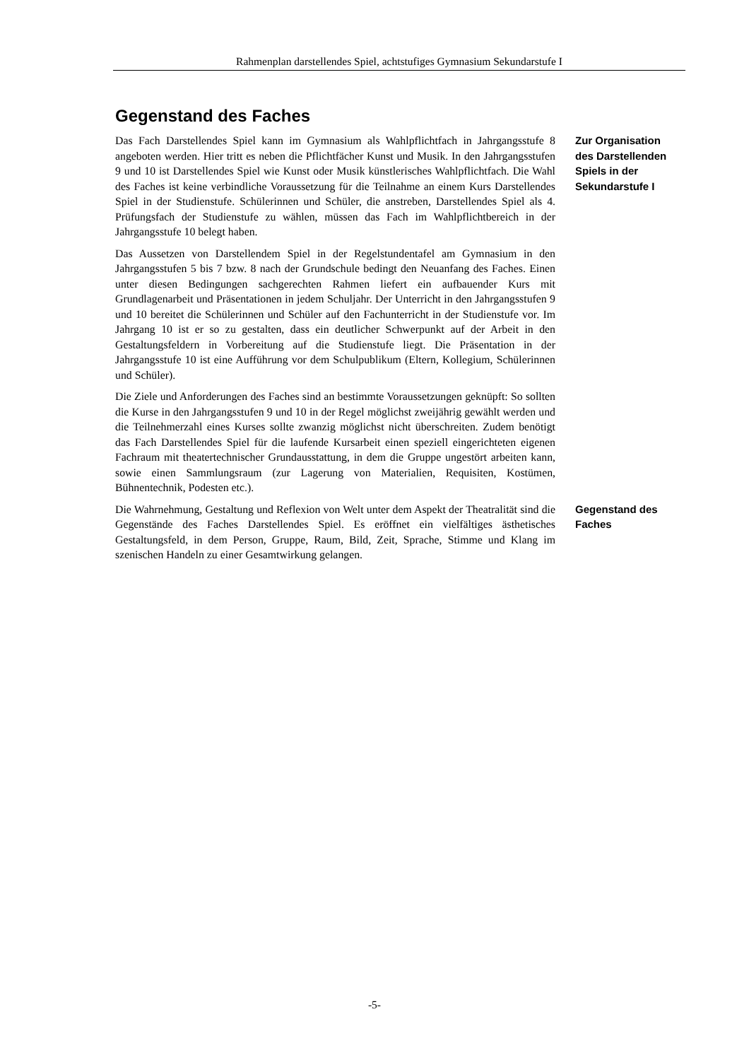Rahmenplan darstellendes Spiel, achtstufiges Gymnasium Sekundarstufe I
Gegenstand des Faches
Das Fach Darstellendes Spiel kann im Gymnasium als Wahlpflichtfach in Jahrgangsstufe 8 angeboten werden. Hier tritt es neben die Pflichtfächer Kunst und Musik. In den Jahrgangsstufen 9 und 10 ist Darstellendes Spiel wie Kunst oder Musik künstlerisches Wahlpflichtfach. Die Wahl des Faches ist keine verbindliche Voraussetzung für die Teilnahme an einem Kurs Darstellendes Spiel in der Studienstufe. Schülerinnen und Schüler, die anstreben, Darstellendes Spiel als 4. Prüfungsfach der Studienstufe zu wählen, müssen das Fach im Wahlpflichtbereich in der Jahrgangsstufe 10 belegt haben.
Zur Organisation des Darstellenden Spiels in der Sekundarstufe I
Das Aussetzen von Darstellendem Spiel in der Regelstundentafel am Gymnasium in den Jahrgangsstufen 5 bis 7 bzw. 8 nach der Grundschule bedingt den Neuanfang des Faches. Einen unter diesen Bedingungen sachgerechten Rahmen liefert ein aufbauender Kurs mit Grundlagenarbeit und Präsentationen in jedem Schuljahr. Der Unterricht in den Jahrgangsstufen 9 und 10 bereitet die Schülerinnen und Schüler auf den Fachunterricht in der Studienstufe vor. Im Jahrgang 10 ist er so zu gestalten, dass ein deutlicher Schwerpunkt auf der Arbeit in den Gestaltungsfeldern in Vorbereitung auf die Studienstufe liegt. Die Präsentation in der Jahrgangsstufe 10 ist eine Aufführung vor dem Schulpublikum (Eltern, Kollegium, Schülerinnen und Schüler).
Die Ziele und Anforderungen des Faches sind an bestimmte Voraussetzungen geknüpft: So sollten die Kurse in den Jahrgangsstufen 9 und 10 in der Regel möglichst zweijährig gewählt werden und die Teilnehmerzahl eines Kurses sollte zwanzig möglichst nicht überschreiten. Zudem benötigt das Fach Darstellendes Spiel für die laufende Kursarbeit einen speziell eingerichteten eigenen Fachraum mit theatertechnischer Grundausstattung, in dem die Gruppe ungestört arbeiten kann, sowie einen Sammlungsraum (zur Lagerung von Materialien, Requisiten, Kostümen, Bühnentechnik, Podesten etc.).
Die Wahrnehmung, Gestaltung und Reflexion von Welt unter dem Aspekt der Theatralität sind die Gegenstände des Faches Darstellendes Spiel. Es eröffnet ein vielfältiges ästhetisches Gestaltungsfeld, in dem Person, Gruppe, Raum, Bild, Zeit, Sprache, Stimme und Klang im szenischen Handeln zu einer Gesamtwirkung gelangen.
Gegenstand des Faches
-5-